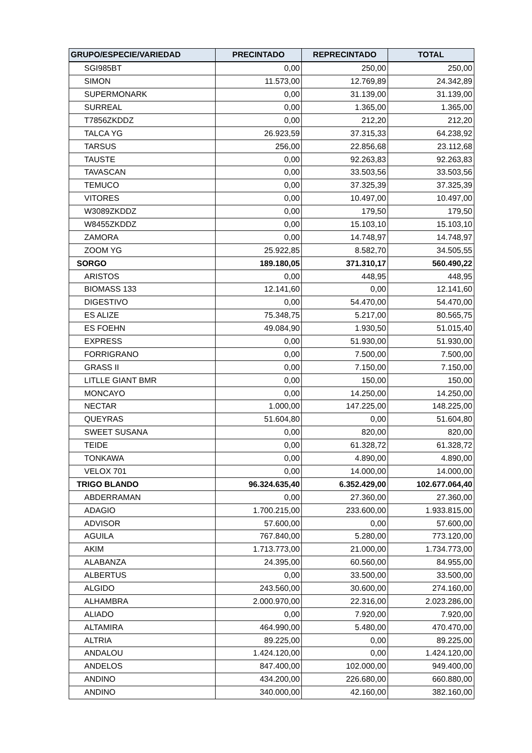| GRUPO/ESPECIE/VARIEDAD | PRECINTADO | REPRECINTADO | TOTAL |
| --- | --- | --- | --- |
| SGI985BT | 0,00 | 250,00 | 250,00 |
| SIMON | 11.573,00 | 12.769,89 | 24.342,89 |
| SUPERMONARK | 0,00 | 31.139,00 | 31.139,00 |
| SURREAL | 0,00 | 1.365,00 | 1.365,00 |
| T7856ZKDDZ | 0,00 | 212,20 | 212,20 |
| TALCA YG | 26.923,59 | 37.315,33 | 64.238,92 |
| TARSUS | 256,00 | 22.856,68 | 23.112,68 |
| TAUSTE | 0,00 | 92.263,83 | 92.263,83 |
| TAVASCAN | 0,00 | 33.503,56 | 33.503,56 |
| TEMUCO | 0,00 | 37.325,39 | 37.325,39 |
| VITORES | 0,00 | 10.497,00 | 10.497,00 |
| W3089ZKDDZ | 0,00 | 179,50 | 179,50 |
| W8455ZKDDZ | 0,00 | 15.103,10 | 15.103,10 |
| ZAMORA | 0,00 | 14.748,97 | 14.748,97 |
| ZOOM YG | 25.922,85 | 8.582,70 | 34.505,55 |
| SORGO | 189.180,05 | 371.310,17 | 560.490,22 |
| ARISTOS | 0,00 | 448,95 | 448,95 |
| BIOMASS 133 | 12.141,60 | 0,00 | 12.141,60 |
| DIGESTIVO | 0,00 | 54.470,00 | 54.470,00 |
| ES ALIZE | 75.348,75 | 5.217,00 | 80.565,75 |
| ES FOEHN | 49.084,90 | 1.930,50 | 51.015,40 |
| EXPRESS | 0,00 | 51.930,00 | 51.930,00 |
| FORRIGRANO | 0,00 | 7.500,00 | 7.500,00 |
| GRASS II | 0,00 | 7.150,00 | 7.150,00 |
| LITLLE GIANT BMR | 0,00 | 150,00 | 150,00 |
| MONCAYO | 0,00 | 14.250,00 | 14.250,00 |
| NECTAR | 1.000,00 | 147.225,00 | 148.225,00 |
| QUEYRAS | 51.604,80 | 0,00 | 51.604,80 |
| SWEET SUSANA | 0,00 | 820,00 | 820,00 |
| TEIDE | 0,00 | 61.328,72 | 61.328,72 |
| TONKAWA | 0,00 | 4.890,00 | 4.890,00 |
| VELOX 701 | 0,00 | 14.000,00 | 14.000,00 |
| TRIGO BLANDO | 96.324.635,40 | 6.352.429,00 | 102.677.064,40 |
| ABDERRAMAN | 0,00 | 27.360,00 | 27.360,00 |
| ADAGIO | 1.700.215,00 | 233.600,00 | 1.933.815,00 |
| ADVISOR | 57.600,00 | 0,00 | 57.600,00 |
| AGUILA | 767.840,00 | 5.280,00 | 773.120,00 |
| AKIM | 1.713.773,00 | 21.000,00 | 1.734.773,00 |
| ALABANZA | 24.395,00 | 60.560,00 | 84.955,00 |
| ALBERTUS | 0,00 | 33.500,00 | 33.500,00 |
| ALGIDO | 243.560,00 | 30.600,00 | 274.160,00 |
| ALHAMBRA | 2.000.970,00 | 22.316,00 | 2.023.286,00 |
| ALIADO | 0,00 | 7.920,00 | 7.920,00 |
| ALTAMIRA | 464.990,00 | 5.480,00 | 470.470,00 |
| ALTRIA | 89.225,00 | 0,00 | 89.225,00 |
| ANDALOU | 1.424.120,00 | 0,00 | 1.424.120,00 |
| ANDELOS | 847.400,00 | 102.000,00 | 949.400,00 |
| ANDINO | 434.200,00 | 226.680,00 | 660.880,00 |
| ANDINO | 340.000,00 | 42.160,00 | 382.160,00 |